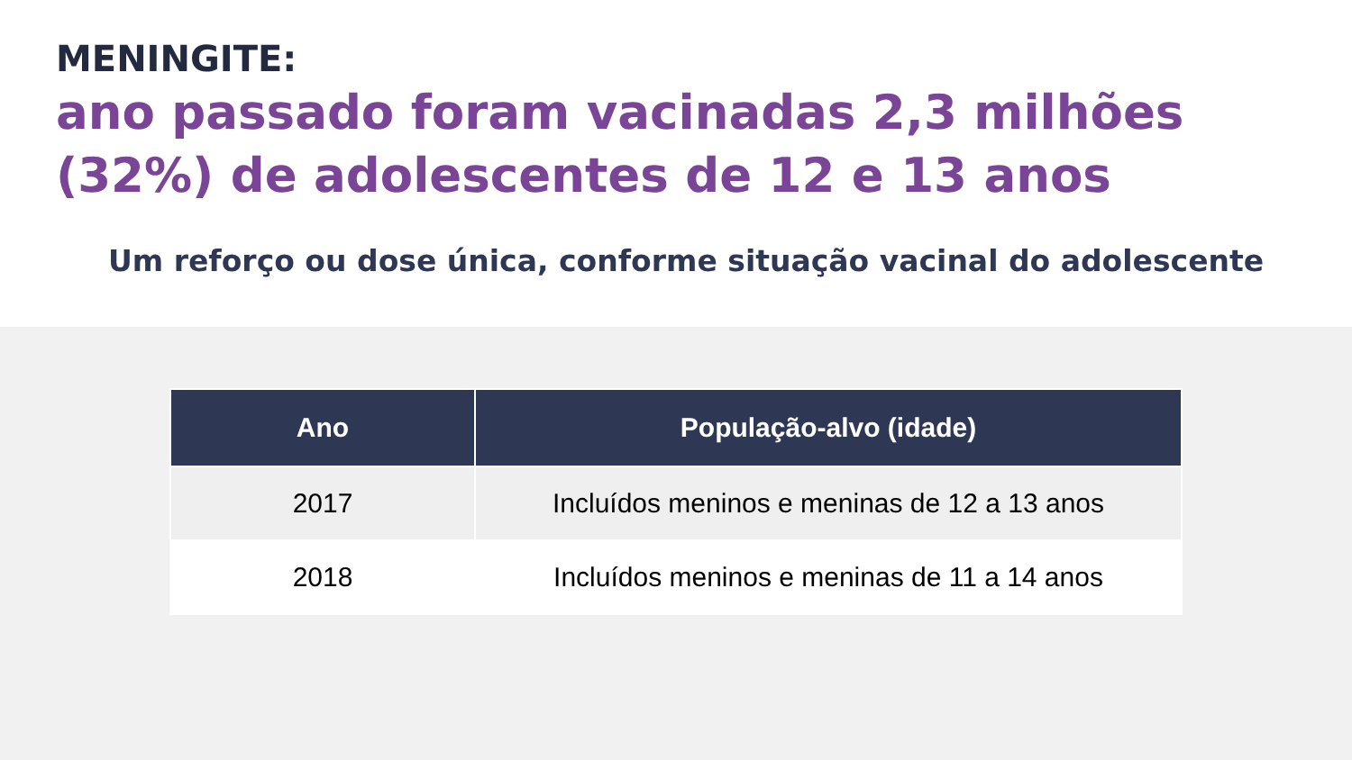MENINGITE:
ano passado foram vacinadas 2,3 milhões (32%) de adolescentes de 12 e 13 anos
Um reforço ou dose única, conforme situação vacinal do adolescente
| Ano | População-alvo (idade) |
| --- | --- |
| 2017 | Incluídos meninos e meninas de 12 a 13 anos |
| 2018 | Incluídos meninos e meninas de 11 a 14 anos |